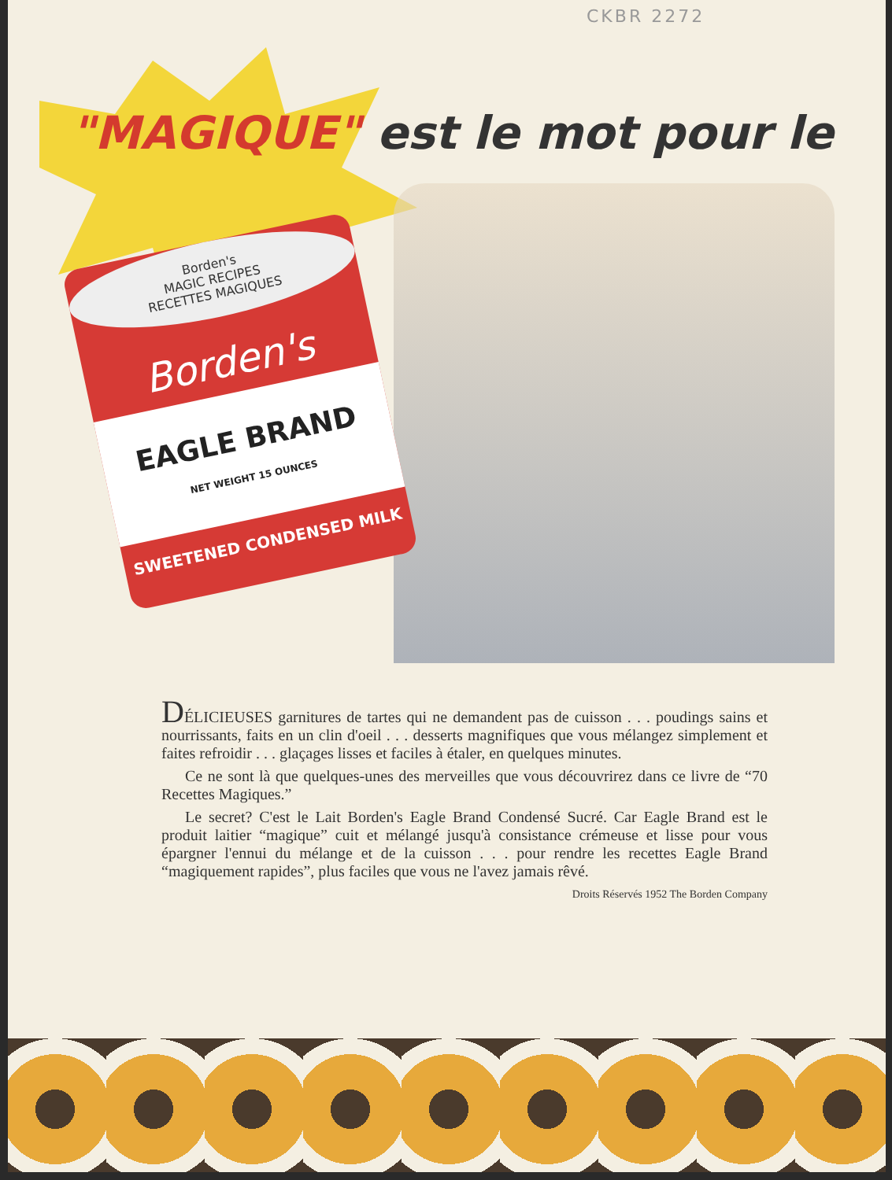CKBR 2272
"MAGIQUE" est le mot pour le
Borden's
MAGIC RECIPES
RECETTES MAGIQUES
Borden's
EAGLE BRAND
NET WEIGHT 15 OUNCES
SWEETENED CONDENSED MILK
DÉLICIEUSES garnitures de tartes qui ne demandent pas de cuisson . . . poudings sains et nourrissants, faits en un clin d'oeil . . . desserts magnifiques que vous mélangez simplement et faites refroidir . . . glaçages lisses et faciles à étaler, en quelques minutes.
Ce ne sont là que quelques-unes des merveilles que vous découvrirez dans ce livre de “70 Recettes Magiques.”
Le secret? C'est le Lait Borden's Eagle Brand Condensé Sucré. Car Eagle Brand est le produit laitier “magique” cuit et mélangé jusqu'à consistance crémeuse et lisse pour vous épargner l'ennui du mélange et de la cuisson . . . pour rendre les recettes Eagle Brand “magiquement rapides”, plus faciles que vous ne l'avez jamais rêvé.
Droits Réservés 1952 The Borden Company